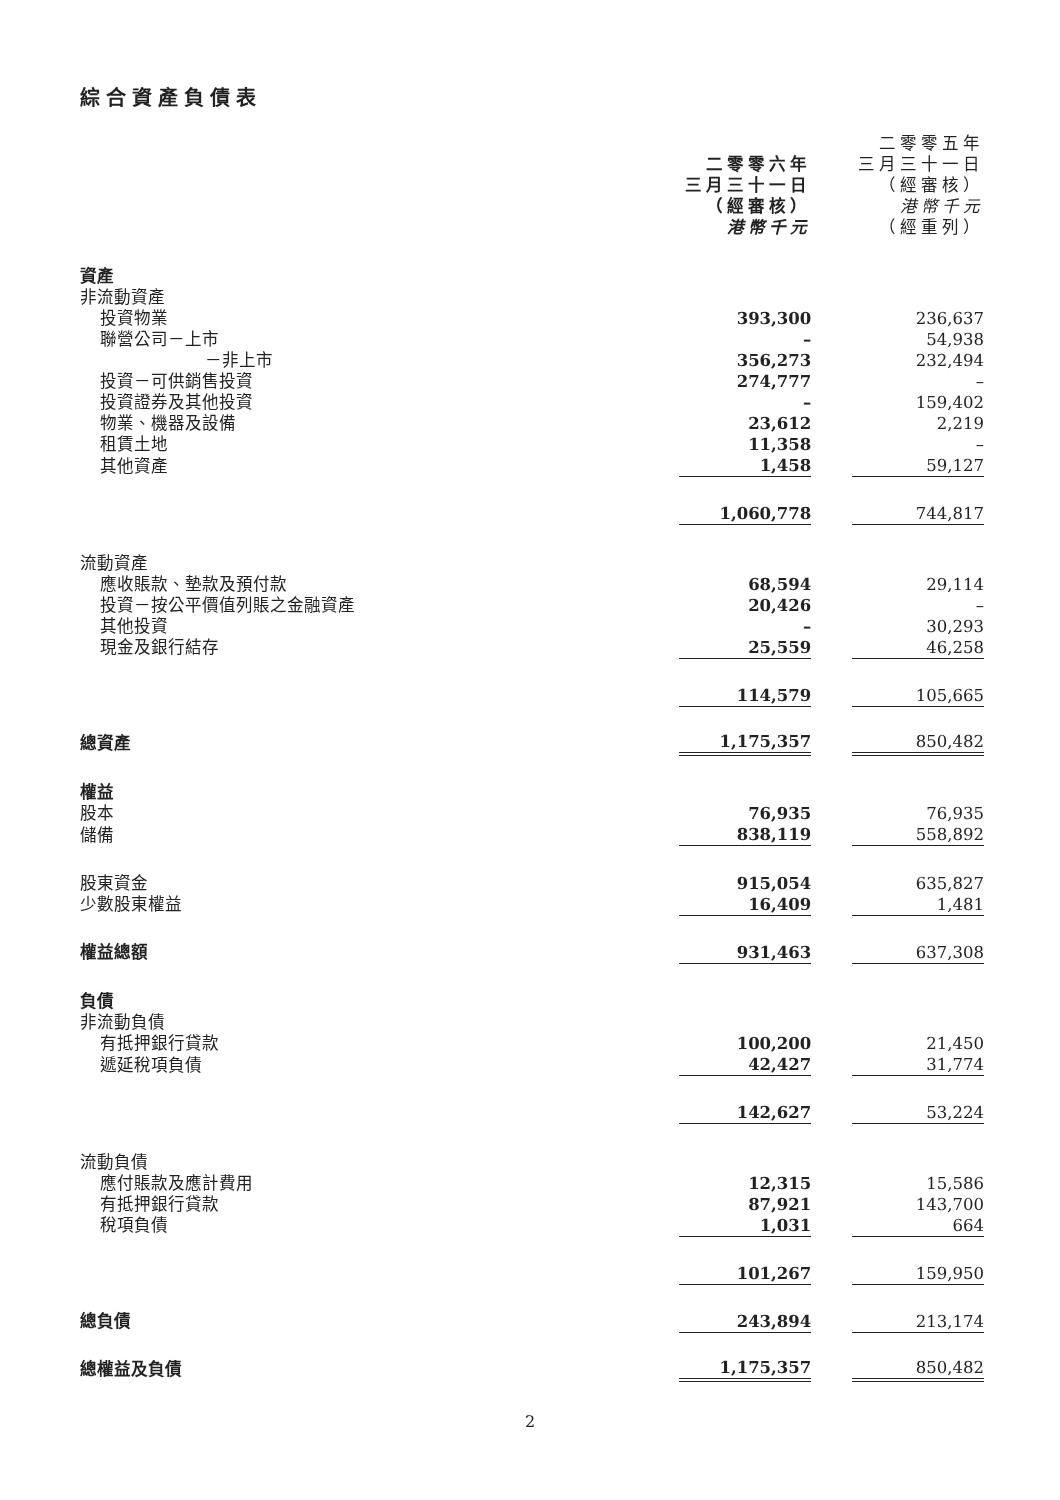綜合資產負債表
| | 二零零六年 三月三十一日 （經審核） 港幣千元 | | 二零零五年 三月三十一日 （經審核） 港幣千元 （經重列） |
| 資產 | | | |
| 非流動資產 | | | |
| 投資物業 | 393,300 | | 236,637 |
| 聯營公司－上市 | – | | 54,938 |
| －非上市 | 356,273 | | 232,494 |
| 投資－可供銷售投資 | 274,777 | | – |
| 投資證券及其他投資 | – | | 159,402 |
| 物業、機器及設備 | 23,612 | | 2,219 |
| 租賃土地 | 11,358 | | – |
| 其他資產 | 1,458 | | 59,127 |
| | 1,060,778 | | 744,817 |
| 流動資產 | | | |
| 應收賬款、墊款及預付款 | 68,594 | | 29,114 |
| 投資－按公平價值列賬之金融資產 | 20,426 | | – |
| 其他投資 | – | | 30,293 |
| 現金及銀行結存 | 25,559 | | 46,258 |
| | 114,579 | | 105,665 |
| 總資產 | 1,175,357 | | 850,482 |
| 權益 | | | |
| 股本 | 76,935 | | 76,935 |
| 儲備 | 838,119 | | 558,892 |
| 股東資金 | 915,054 | | 635,827 |
| 少數股東權益 | 16,409 | | 1,481 |
| 權益總額 | 931,463 | | 637,308 |
| 負債 | | | |
| 非流動負債 | | | |
| 有抵押銀行貸款 | 100,200 | | 21,450 |
| 遞延稅項負債 | 42,427 | | 31,774 |
| | 142,627 | | 53,224 |
| 流動負債 | | | |
| 應付賬款及應計費用 | 12,315 | | 15,586 |
| 有抵押銀行貸款 | 87,921 | | 143,700 |
| 稅項負債 | 1,031 | | 664 |
| | 101,267 | | 159,950 |
| 總負債 | 243,894 | | 213,174 |
| 總權益及負債 | 1,175,357 | | 850,482 |
2